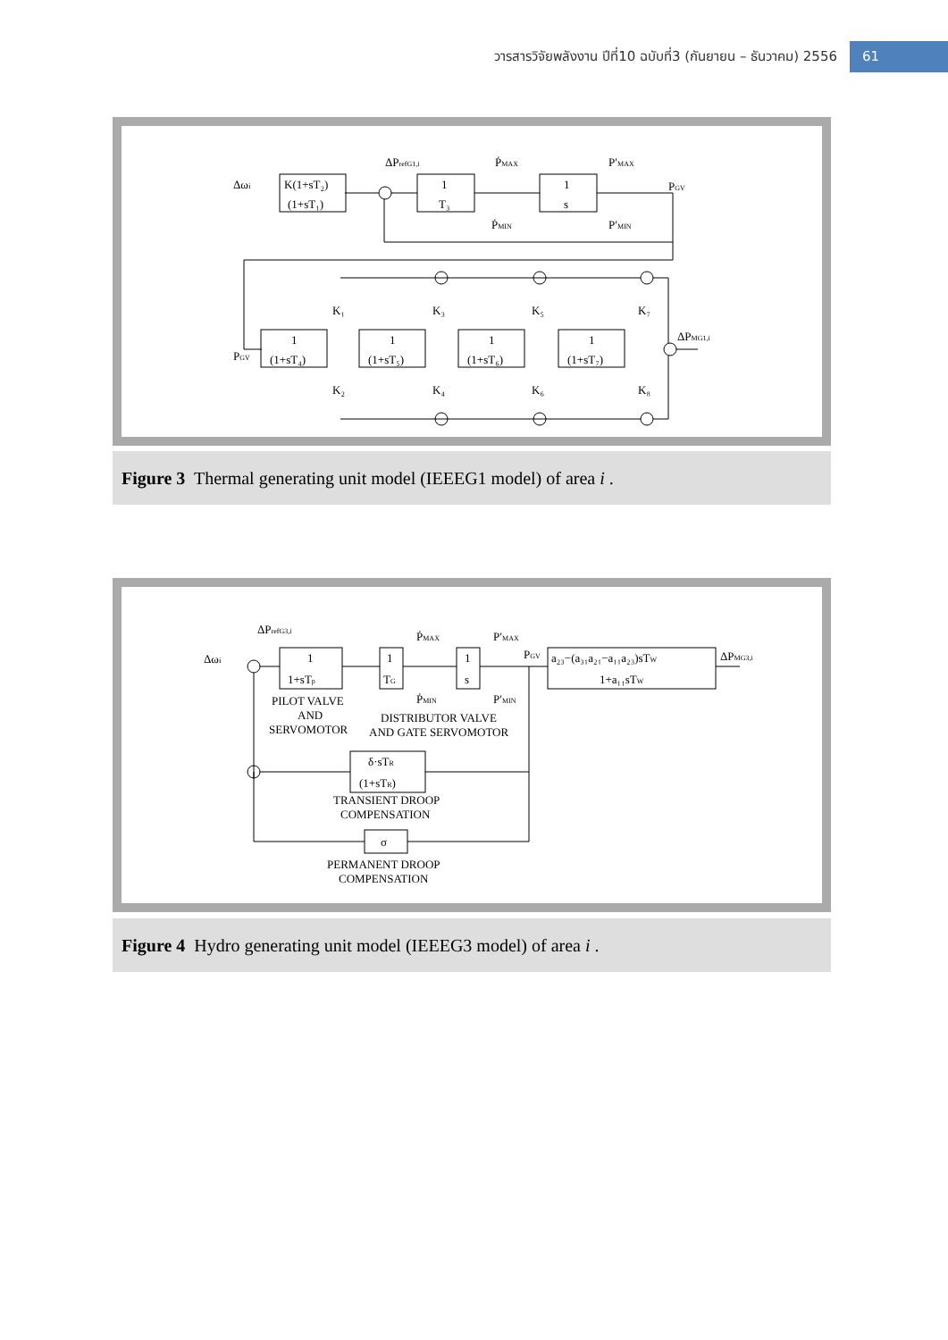วารสารวิจัยพลังงาน ปีที่10 ฉบับที่3 (กันยายน – ธันวาคม) 2556 61
Δωi
K(1+sT₂)
(1+sT₁)
ΔPrefG1,i
1
T₃
ṖMAX
ṖMIN
1
s
P′MAX
P′MIN
PGV
PGV
1
(1+sT₄)
1
(1+sT₅)
1
(1+sT₆)
1
(1+sT₇)
K₁
K₃
K₅
K₇
K₂
K₄
K₆
K₈
ΔPMG1,i
Figure 3 Thermal generating unit model (IEEEG1 model) of area i .
Δωi
ΔPrefG3,i
1
1+sTp
1
TG
1
s
ṖMAX
ṖMIN
P′MAX
P′MIN
PGV
a₂₃−(a₃₁a₂₁−a₁₁a₂₃)sTW
1+a₁₁sTW
ΔPMG3,i
PILOT VALVE
AND
SERVOMOTOR
DISTRIBUTOR VALVE
AND GATE SERVOMOTOR
δ·sTR
(1+sTR)
TRANSIENT DROOP
COMPENSATION
σ
PERMANENT DROOP
COMPENSATION
Figure 4 Hydro generating unit model (IEEEG3 model) of area i .